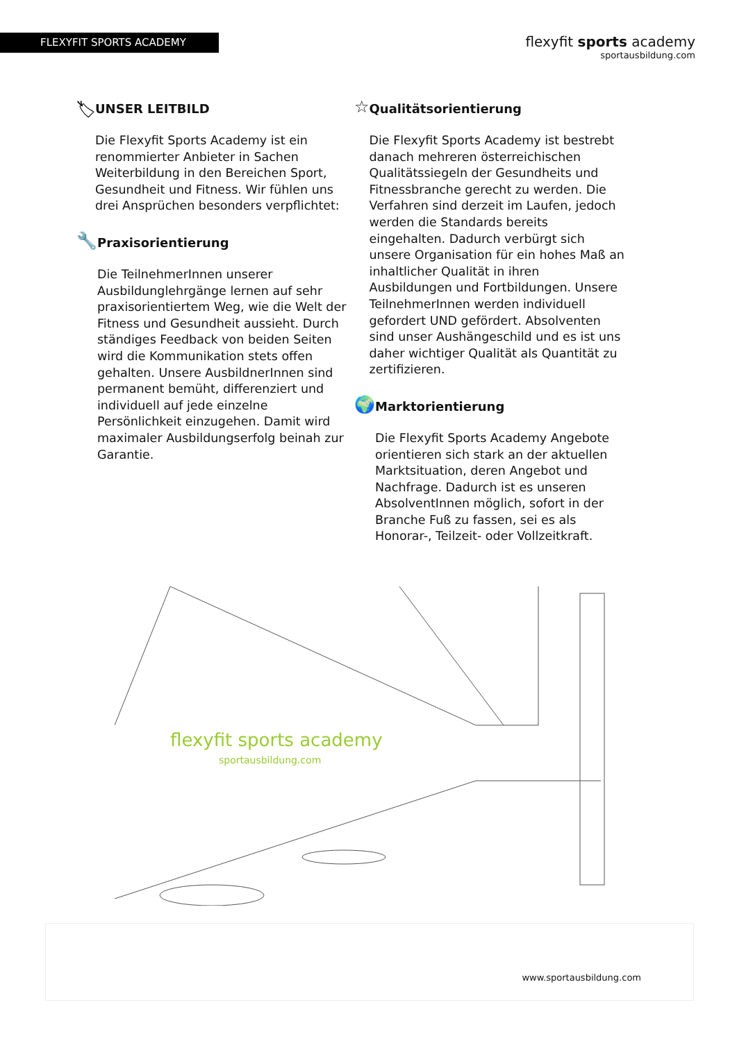FLEXYFIT SPORTS ACADEMY
flexyfit sports academy
sportausbildung.com
🏷
UNSER LEITBILD
Die Flexyfit Sports Academy ist ein renommierter Anbieter in Sachen Weiterbildung in den Bereichen Sport, Gesundheit und Fitness. Wir fühlen uns drei Ansprüchen besonders verpflichtet:
🔧
Praxisorientierung
Die TeilnehmerInnen unserer Ausbildunglehrgänge lernen auf sehr praxisorientiertem Weg, wie die Welt der Fitness und Gesundheit aussieht. Durch ständiges Feedback von beiden Seiten wird die Kommunikation stets offen gehalten. Unsere AusbildnerInnen sind permanent bemüht, differenziert und individuell auf jede einzelne Persönlichkeit einzugehen. Damit wird maximaler Ausbildungserfolg beinah zur Garantie.
☆
Qualitätsorientierung
Die Flexyfit Sports Academy ist bestrebt danach mehreren österreichischen Qualitätssiegeln der Gesundheits und Fitnessbranche gerecht zu werden. Die Verfahren sind derzeit im Laufen, jedoch werden die Standards bereits eingehalten. Dadurch verbürgt sich unsere Organisation für ein hohes Maß an inhaltlicher Qualität in ihren Ausbildungen und Fortbildungen. Unsere TeilnehmerInnen werden individuell gefordert UND gefördert. Absolventen sind unser Aushängeschild und es ist uns daher wichtiger Qualität als Quantität zu zertifizieren.
🌍
Marktorientierung
Die Flexyfit Sports Academy Angebote orientieren sich stark an der aktuellen Marktsituation, deren Angebot und Nachfrage. Dadurch ist es unseren AbsolventInnen möglich, sofort in der Branche Fuß zu fassen, sei es als Honorar-, Teilzeit- oder Vollzeitkraft.
flexyfit sports academy
sportausbildung.com
www.sportausbildung.com